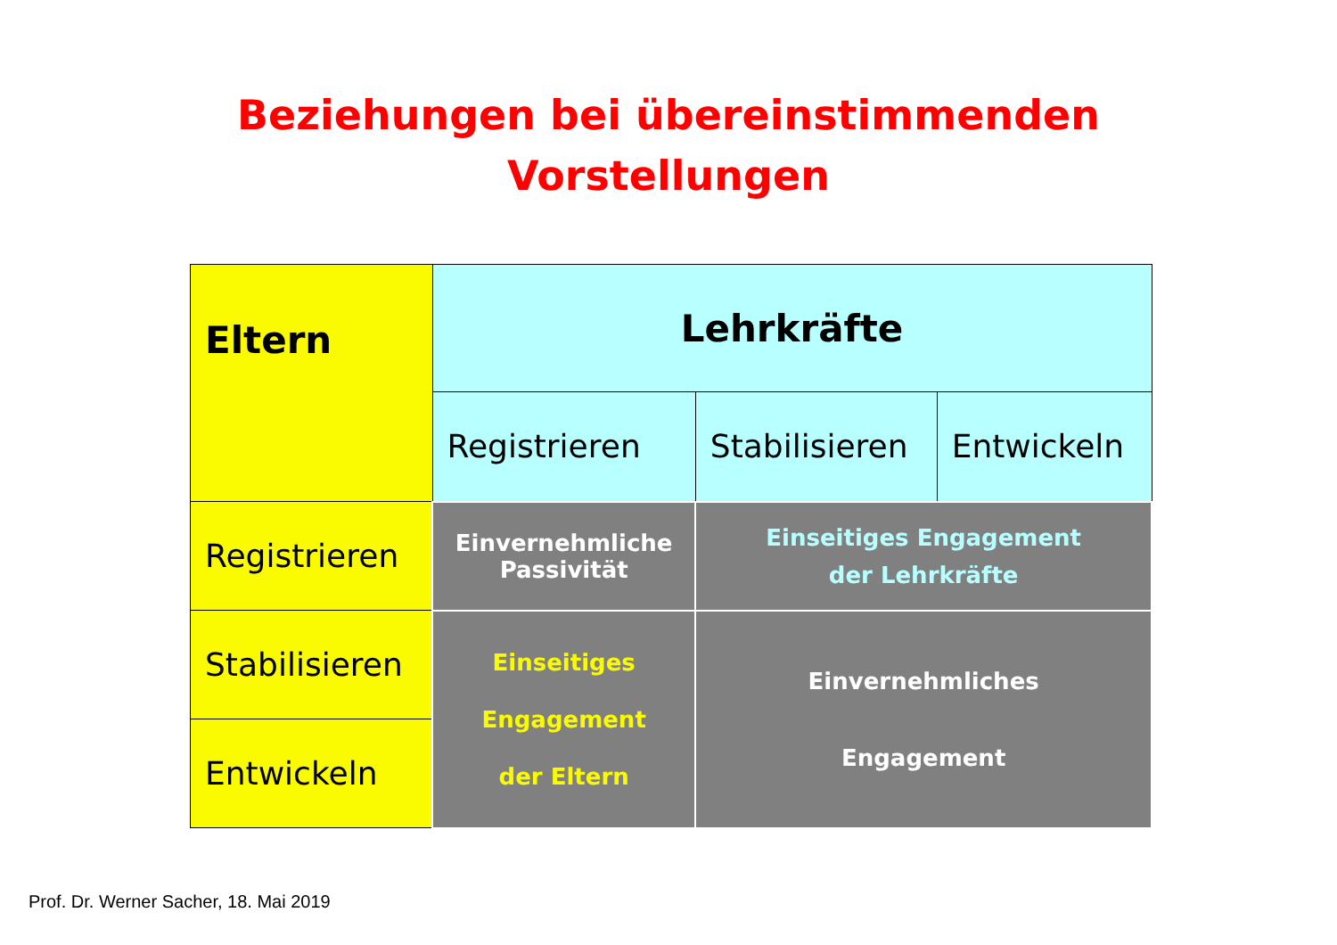Beziehungen bei übereinstimmenden
Vorstellungen
| Eltern | Lehrkräfte | | |
| | Registrieren | Stabilisieren | Entwickeln |
| Registrieren | Einvernehmliche Passivität | Einseitiges Engagement der Lehrkräfte | |
| Stabilisieren | Einseitiges Engagement der Eltern | Einvernehmliches Engagement | |
| Entwickeln | | | |
Prof. Dr. Werner Sacher, 18. Mai 2019